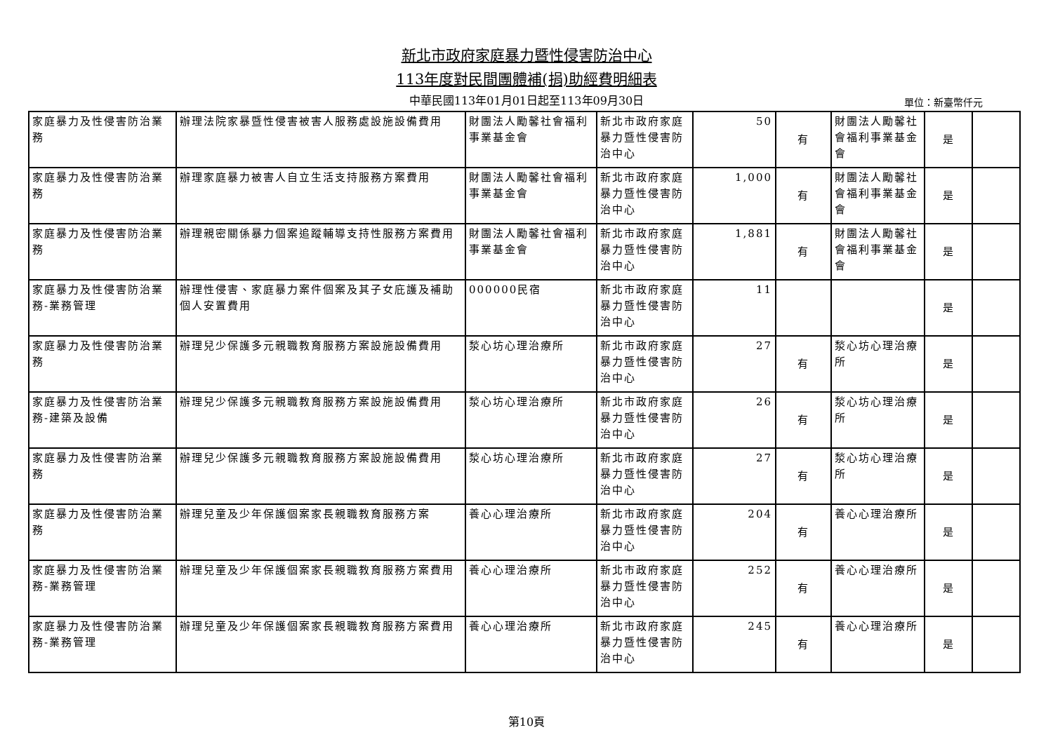新北市政府家庭暴力暨性侵害防治中心
113年度對民間團體補(捐)助經費明細表
中華民國113年01月01日起至113年09月30日 單位：新臺幣仟元
| 家庭暴力及性侵害防治業務 | 辦理法院家暴暨性侵害被害人服務處設施設備費用 | 財團法人勵馨社會福利事業基金會 | 新北市政府家庭暴力暨性侵害防治中心 | 50 | 有 | 財團法人勵馨社會福利事業基金會 | 是 | |
| 家庭暴力及性侵害防治業務 | 辦理家庭暴力被害人自立生活支持服務方案費用 | 財團法人勵馨社會福利事業基金會 | 新北市政府家庭暴力暨性侵害防治中心 | 1,000 | 有 | 財團法人勵馨社會福利事業基金會 | 是 | |
| 家庭暴力及性侵害防治業務 | 辦理親密關係暴力個案追蹤輔導支持性服務方案費用 | 財團法人勵馨社會福利事業基金會 | 新北市政府家庭暴力暨性侵害防治中心 | 1,881 | 有 | 財團法人勵馨社會福利事業基金會 | 是 | |
| 家庭暴力及性侵害防治業務-業務管理 | 辦理性侵害、家庭暴力案件個案及其子女庇護及補助個人安置費用 | 000000民宿 | 新北市政府家庭暴力暨性侵害防治中心 | 11 | | | 是 | |
| 家庭暴力及性侵害防治業務 | 辦理兒少保護多元親職教育服務方案設施設備費用 | 湬心坊心理治療所 | 新北市政府家庭暴力暨性侵害防治中心 | 27 | 有 | 湬心坊心理治療所 | 是 | |
| 家庭暴力及性侵害防治業務-建築及設備 | 辦理兒少保護多元親職教育服務方案設施設備費用 | 湬心坊心理治療所 | 新北市政府家庭暴力暨性侵害防治中心 | 26 | 有 | 湬心坊心理治療所 | 是 | |
| 家庭暴力及性侵害防治業務 | 辦理兒少保護多元親職教育服務方案設施設備費用 | 湬心坊心理治療所 | 新北市政府家庭暴力暨性侵害防治中心 | 27 | 有 | 湬心坊心理治療所 | 是 | |
| 家庭暴力及性侵害防治業務 | 辦理兒童及少年保護個案家長親職教育服務方案 | 養心心理治療所 | 新北市政府家庭暴力暨性侵害防治中心 | 204 | 有 | 養心心理治療所 | 是 | |
| 家庭暴力及性侵害防治業務-業務管理 | 辦理兒童及少年保護個案家長親職教育服務方案費用 | 養心心理治療所 | 新北市政府家庭暴力暨性侵害防治中心 | 252 | 有 | 養心心理治療所 | 是 | |
| 家庭暴力及性侵害防治業務-業務管理 | 辦理兒童及少年保護個案家長親職教育服務方案費用 | 養心心理治療所 | 新北市政府家庭暴力暨性侵害防治中心 | 245 | 有 | 養心心理治療所 | 是 | |
第10頁